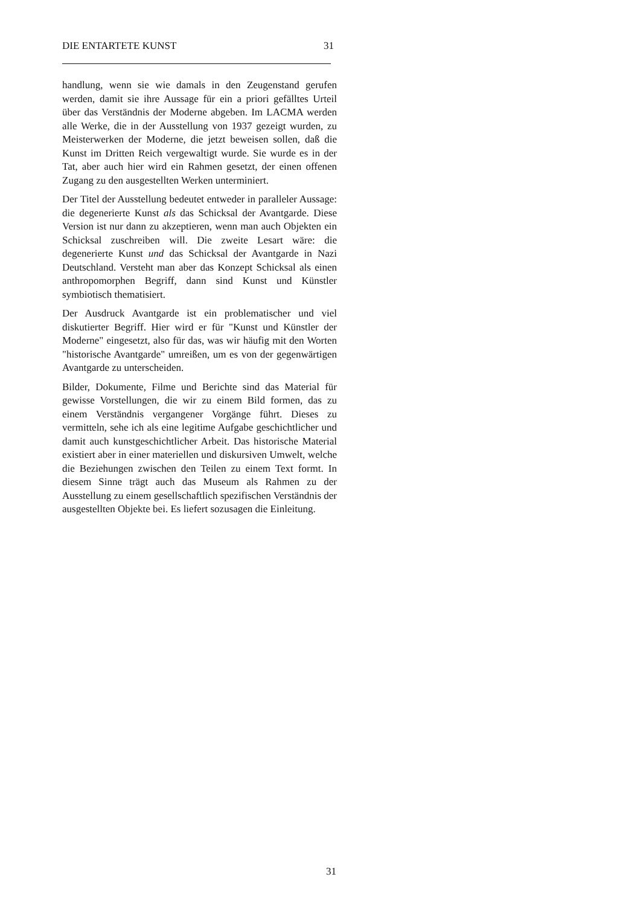DIE ENTARTETE KUNST 31
handlung, wenn sie wie damals in den Zeugenstand gerufen werden, damit sie ihre Aussage für ein a priori gefälltes Urteil über das Verständnis der Moderne abgeben. Im LACMA werden alle Werke, die in der Ausstellung von 1937 gezeigt wurden, zu Meisterwerken der Moderne, die jetzt beweisen sollen, daß die Kunst im Dritten Reich vergewaltigt wurde. Sie wurde es in der Tat, aber auch hier wird ein Rahmen gesetzt, der einen offenen Zugang zu den ausgestellten Werken unterminiert.
Der Titel der Ausstellung bedeutet entweder in paralleler Aussage: die degenerierte Kunst als das Schicksal der Avantgarde. Diese Version ist nur dann zu akzeptieren, wenn man auch Objekten ein Schicksal zuschreiben will. Die zweite Lesart wäre: die degenerierte Kunst und das Schicksal der Avantgarde in Nazi Deutschland. Versteht man aber das Konzept Schicksal als einen anthropomorphen Begriff, dann sind Kunst und Künstler symbiotisch thematisiert.
Der Ausdruck Avantgarde ist ein problematischer und viel diskutierter Begriff. Hier wird er für "Kunst und Künstler der Moderne" eingesetzt, also für das, was wir häufig mit den Worten "historische Avantgarde" umreißen, um es von der gegenwärtigen Avantgarde zu unterscheiden.
Bilder, Dokumente, Filme und Berichte sind das Material für gewisse Vorstellungen, die wir zu einem Bild formen, das zu einem Verständnis vergangener Vorgänge führt. Dieses zu vermitteln, sehe ich als eine legitime Aufgabe geschichtlicher und damit auch kunstgeschichtlicher Arbeit. Das historische Material existiert aber in einer materiellen und diskursiven Umwelt, welche die Beziehungen zwischen den Teilen zu einem Text formt. In diesem Sinne trägt auch das Museum als Rahmen zu der Ausstellung zu einem gesellschaftlich spezifischen Verständnis der ausgestellten Objekte bei. Es liefert sozusagen die Einleitung.
31